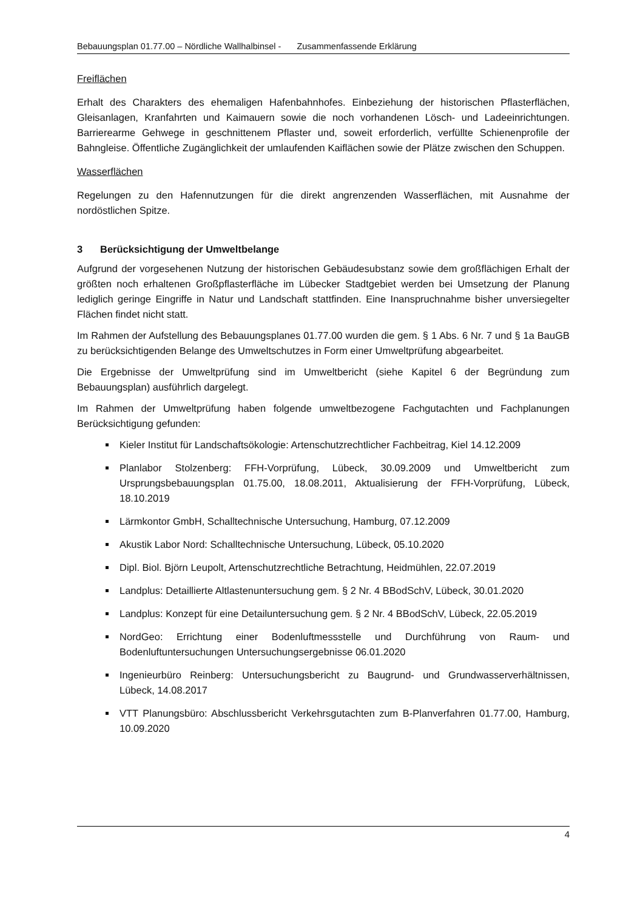Bebauungsplan 01.77.00 – Nördliche Wallhalbinsel - Zusammenfassende Erklärung
Freiflächen
Erhalt des Charakters des ehemaligen Hafenbahnhofes. Einbeziehung der historischen Pflasterflächen, Gleisanlagen, Kranfahrten und Kaimauern sowie die noch vorhandenen Lösch- und Ladeeinrichtungen. Barrierearme Gehwege in geschnittenem Pflaster und, soweit erforderlich, verfüllte Schienenprofile der Bahngleise. Öffentliche Zugänglichkeit der umlaufenden Kaiflächen sowie der Plätze zwischen den Schuppen.
Wasserflächen
Regelungen zu den Hafennutzungen für die direkt angrenzenden Wasserflächen, mit Ausnahme der nordöstlichen Spitze.
3 Berücksichtigung der Umweltbelange
Aufgrund der vorgesehenen Nutzung der historischen Gebäudesubstanz sowie dem großflächigen Erhalt der größten noch erhaltenen Großpflasterfläche im Lübecker Stadtgebiet werden bei Umsetzung der Planung lediglich geringe Eingriffe in Natur und Landschaft stattfinden. Eine Inanspruchnahme bisher unversiegelter Flächen findet nicht statt.
Im Rahmen der Aufstellung des Bebauungsplanes 01.77.00 wurden die gem. § 1 Abs. 6 Nr. 7 und § 1a BauGB zu berücksichtigenden Belange des Umweltschutzes in Form einer Umweltprüfung abgearbeitet.
Die Ergebnisse der Umweltprüfung sind im Umweltbericht (siehe Kapitel 6 der Begründung zum Bebauungsplan) ausführlich dargelegt.
Im Rahmen der Umweltprüfung haben folgende umweltbezogene Fachgutachten und Fachplanungen Berücksichtigung gefunden:
Kieler Institut für Landschaftsökologie: Artenschutzrechtlicher Fachbeitrag, Kiel 14.12.2009
Planlabor Stolzenberg: FFH-Vorprüfung, Lübeck, 30.09.2009 und Umweltbericht zum Ursprungsbebauungsplan 01.75.00, 18.08.2011, Aktualisierung der FFH-Vorprüfung, Lübeck, 18.10.2019
Lärmkontor GmbH, Schalltechnische Untersuchung, Hamburg, 07.12.2009
Akustik Labor Nord: Schalltechnische Untersuchung, Lübeck, 05.10.2020
Dipl. Biol. Björn Leupolt, Artenschutzrechtliche Betrachtung, Heidmühlen, 22.07.2019
Landplus: Detaillierte Altlastenuntersuchung gem. § 2 Nr. 4 BBodSchV, Lübeck, 30.01.2020
Landplus: Konzept für eine Detailuntersuchung gem. § 2 Nr. 4 BBodSchV, Lübeck, 22.05.2019
NordGeo: Errichtung einer Bodenluftmessstelle und Durchführung von Raum- und Bodenluftuntersuchungen Untersuchungsergebnisse 06.01.2020
Ingenieurbüro Reinberg: Untersuchungsbericht zu Baugrund- und Grundwasserverhältnissen, Lübeck, 14.08.2017
VTT Planungsbüro: Abschlussbericht Verkehrsgutachten zum B-Planverfahren 01.77.00, Hamburg, 10.09.2020
4